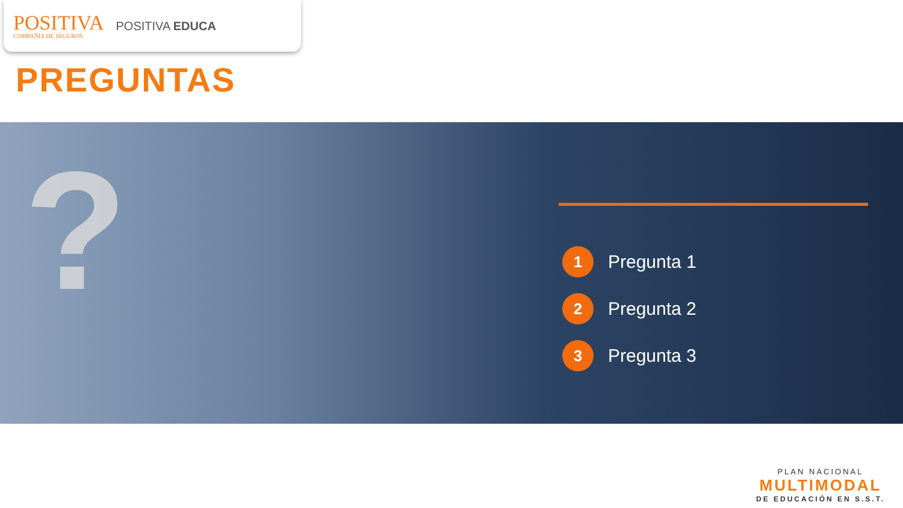POSITIVA
COMPAÑÍA DE SEGUROS
POSITIVA EDUCA
PREGUNTAS
?
1
Pregunta 1
2
Pregunta 2
3
Pregunta 3
PLAN NACIONAL
MULTIMODAL
DE EDUCACIÓN EN S.S.T.